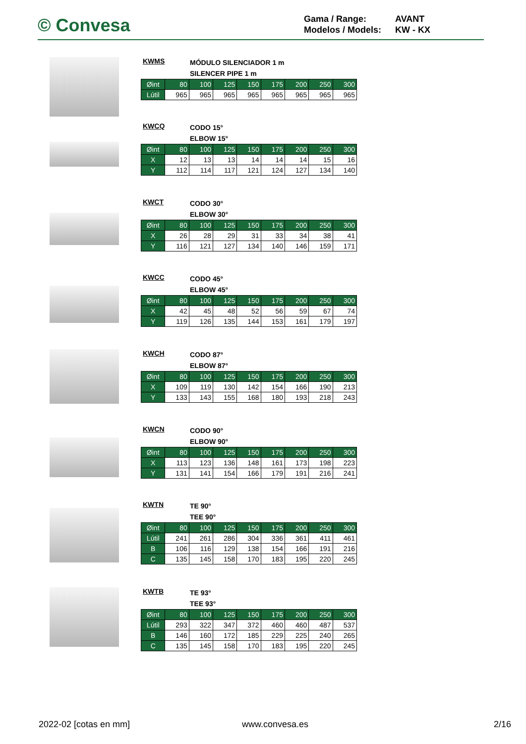© Convesa
Gama / Range: AVANT
Modelos / Models: KW - KX
KWMS
MÓDULO SILENCIADOR 1 m
SILENCER PIPE 1 m
| Øint | 80 | 100 | 125 | 150 | 175 | 200 | 250 | 300 |
| --- | --- | --- | --- | --- | --- | --- | --- | --- |
| Lútil | 965 | 965 | 965 | 965 | 965 | 965 | 965 | 965 |
KWCQ
CODO 15°
ELBOW 15°
| Øint | 80 | 100 | 125 | 150 | 175 | 200 | 250 | 300 |
| --- | --- | --- | --- | --- | --- | --- | --- | --- |
| X | 12 | 13 | 13 | 14 | 14 | 14 | 15 | 16 |
| Y | 112 | 114 | 117 | 121 | 124 | 127 | 134 | 140 |
KWCT
CODO 30°
ELBOW 30°
| Øint | 80 | 100 | 125 | 150 | 175 | 200 | 250 | 300 |
| --- | --- | --- | --- | --- | --- | --- | --- | --- |
| X | 26 | 28 | 29 | 31 | 33 | 34 | 38 | 41 |
| Y | 116 | 121 | 127 | 134 | 140 | 146 | 159 | 171 |
KWCC
CODO 45°
ELBOW 45°
| Øint | 80 | 100 | 125 | 150 | 175 | 200 | 250 | 300 |
| --- | --- | --- | --- | --- | --- | --- | --- | --- |
| X | 42 | 45 | 48 | 52 | 56 | 59 | 67 | 74 |
| Y | 119 | 126 | 135 | 144 | 153 | 161 | 179 | 197 |
KWCH
CODO 87°
ELBOW 87°
| Øint | 80 | 100 | 125 | 150 | 175 | 200 | 250 | 300 |
| --- | --- | --- | --- | --- | --- | --- | --- | --- |
| X | 109 | 119 | 130 | 142 | 154 | 166 | 190 | 213 |
| Y | 133 | 143 | 155 | 168 | 180 | 193 | 218 | 243 |
KWCN
CODO 90°
ELBOW 90°
| Øint | 80 | 100 | 125 | 150 | 175 | 200 | 250 | 300 |
| --- | --- | --- | --- | --- | --- | --- | --- | --- |
| X | 113 | 123 | 136 | 148 | 161 | 173 | 198 | 223 |
| Y | 131 | 141 | 154 | 166 | 179 | 191 | 216 | 241 |
KWTN
TE 90°
TEE 90°
| Øint | 80 | 100 | 125 | 150 | 175 | 200 | 250 | 300 |
| --- | --- | --- | --- | --- | --- | --- | --- | --- |
| Lútil | 241 | 261 | 286 | 304 | 336 | 361 | 411 | 461 |
| B | 106 | 116 | 129 | 138 | 154 | 166 | 191 | 216 |
| C | 135 | 145 | 158 | 170 | 183 | 195 | 220 | 245 |
KWTB
TE 93°
TEE 93°
| Øint | 80 | 100 | 125 | 150 | 175 | 200 | 250 | 300 |
| --- | --- | --- | --- | --- | --- | --- | --- | --- |
| Lútil | 293 | 322 | 347 | 372 | 460 | 460 | 487 | 537 |
| B | 146 | 160 | 172 | 185 | 229 | 225 | 240 | 265 |
| C | 135 | 145 | 158 | 170 | 183 | 195 | 220 | 245 |
2022-02 [cotas en mm] www.convesa.es 2/16